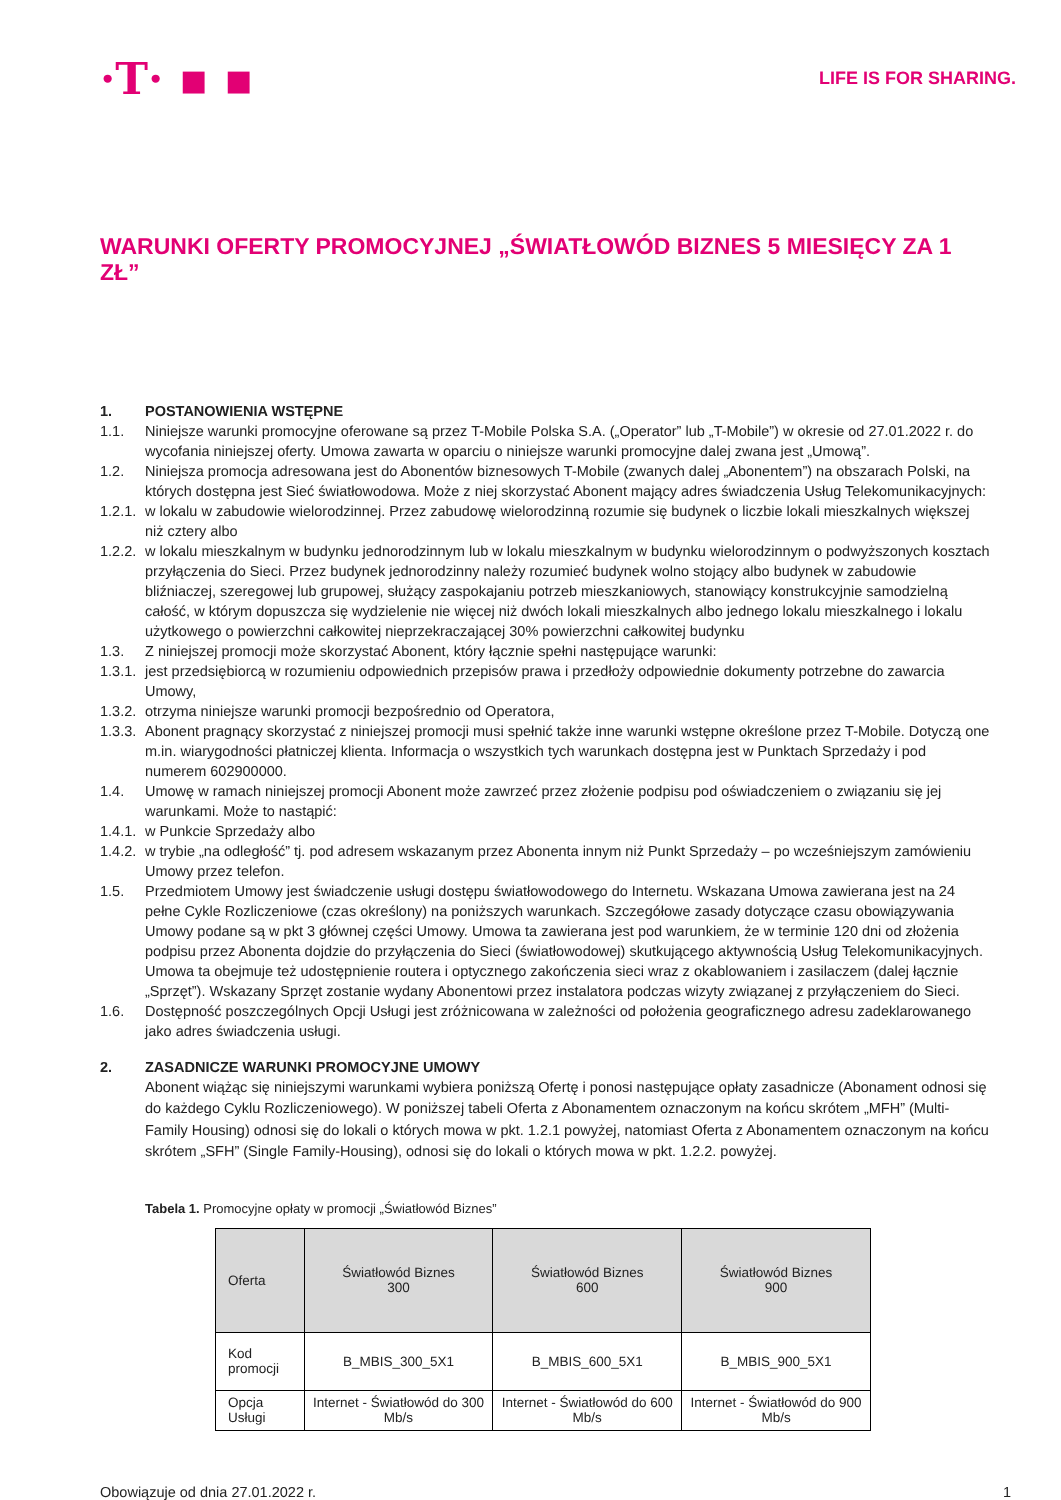·T· ▪ ▪
LIFE IS FOR SHARING.
WARUNKI OFERTY PROMOCYJNEJ „ŚWIATŁOWÓD BIZNES 5 MIESIĘCY ZA 1 ZŁ”
1. POSTANOWIENIA WSTĘPNE
1.1. Niniejsze warunki promocyjne oferowane są przez T-Mobile Polska S.A. („Operator” lub „T-Mobile”) w okresie od 27.01.2022 r. do wycofania niniejszej oferty. Umowa zawarta w oparciu o niniejsze warunki promocyjne dalej zwana jest „Umową”.
1.2. Niniejsza promocja adresowana jest do Abonentów biznesowych T-Mobile (zwanych dalej „Abonentem”) na obszarach Polski, na których dostępna jest Sieć światłowodowa. Może z niej skorzystać Abonent mający adres świadczenia Usług Telekomunikacyjnych:
1.2.1. w lokalu w zabudowie wielorodzinnej. Przez zabudowę wielorodzinną rozumie się budynek o liczbie lokali mieszkalnych większej niż cztery albo
1.2.2. w lokalu mieszkalnym w budynku jednorodzinnym lub w lokalu mieszkalnym w budynku wielorodzinnym o podwyższonych kosztach przyłączenia do Sieci. Przez budynek jednorodzinny należy rozumieć budynek wolno stojący albo budynek w zabudowie bliźniaczej, szeregowej lub grupowej, służący zaspokajaniu potrzeb mieszkaniowych, stanowiący konstrukcyjnie samodzielną całość, w którym dopuszcza się wydzielenie nie więcej niż dwóch lokali mieszkalnych albo jednego lokalu mieszkalnego i lokalu użytkowego o powierzchni całkowitej nieprzekraczającej 30% powierzchni całkowitej budynku
1.3. Z niniejszej promocji może skorzystać Abonent, który łącznie spełni następujące warunki:
1.3.1. jest przedsiębiorcą w rozumieniu odpowiednich przepisów prawa i przedłoży odpowiednie dokumenty potrzebne do zawarcia Umowy,
1.3.2. otrzyma niniejsze warunki promocji bezpośrednio od Operatora,
1.3.3. Abonent pragnący skorzystać z niniejszej promocji musi spełnić także inne warunki wstępne określone przez T-Mobile. Dotyczą one m.in. wiarygodności płatniczej klienta. Informacja o wszystkich tych warunkach dostępna jest w Punktach Sprzedaży i pod numerem 602900000.
1.4. Umowę w ramach niniejszej promocji Abonent może zawrzeć przez złożenie podpisu pod oświadczeniem o związaniu się jej warunkami. Może to nastąpić:
1.4.1. w Punkcie Sprzedaży albo
1.4.2. w trybie „na odległość” tj. pod adresem wskazanym przez Abonenta innym niż Punkt Sprzedaży – po wcześniejszym zamówieniu Umowy przez telefon.
1.5. Przedmiotem Umowy jest świadczenie usługi dostępu światłowodowego do Internetu. Wskazana Umowa zawierana jest na 24 pełne Cykle Rozliczeniowe (czas określony) na poniższych warunkach. Szczegółowe zasady dotyczące czasu obowiązywania Umowy podane są w pkt 3 głównej części Umowy. Umowa ta zawierana jest pod warunkiem, że w terminie 120 dni od złożenia podpisu przez Abonenta dojdzie do przyłączenia do Sieci (światłowodowej) skutkującego aktywnością Usług Telekomunikacyjnych. Umowa ta obejmuje też udostępnienie routera i optycznego zakończenia sieci wraz z okablowaniem i zasilaczem (dalej łącznie „Sprzęt”). Wskazany Sprzęt zostanie wydany Abonentowi przez instalatora podczas wizyty związanej z przyłączeniem do Sieci.
1.6. Dostępność poszczególnych Opcji Usługi jest zróżnicowana w zależności od położenia geograficznego adresu zadeklarowanego jako adres świadczenia usługi.
2. ZASADNICZE WARUNKI PROMOCYJNE UMOWY
Abonent wiążąc się niniejszymi warunkami wybiera poniższą Ofertę i ponosi następujące opłaty zasadnicze (Abonament odnosi się do każdego Cyklu Rozliczeniowego). W poniższej tabeli Oferta z Abonamentem oznaczonym na końcu skrótem „MFH” (Multi-Family Housing) odnosi się do lokali o których mowa w pkt. 1.2.1 powyżej, natomiast Oferta z Abonamentem oznaczonym na końcu skrótem „SFH” (Single Family-Housing), odnosi się do lokali o których mowa w pkt. 1.2.2. powyżej.
Tabela 1. Promocyjne opłaty w promocji „Światłowód Biznes”
| Oferta | Światłowód Biznes 300 | Światłowód Biznes 600 | Światłowód Biznes 900 |
| --- | --- | --- | --- |
| Kod promocji | B_MBIS_300_5X1 | B_MBIS_600_5X1 | B_MBIS_900_5X1 |
| Opcja Usługi | Internet - Światłowód do 300 Mb/s | Internet - Światłowód do 600 Mb/s | Internet - Światłowód do 900 Mb/s |
Obowiązuje od dnia 27.01.2022 r. 1